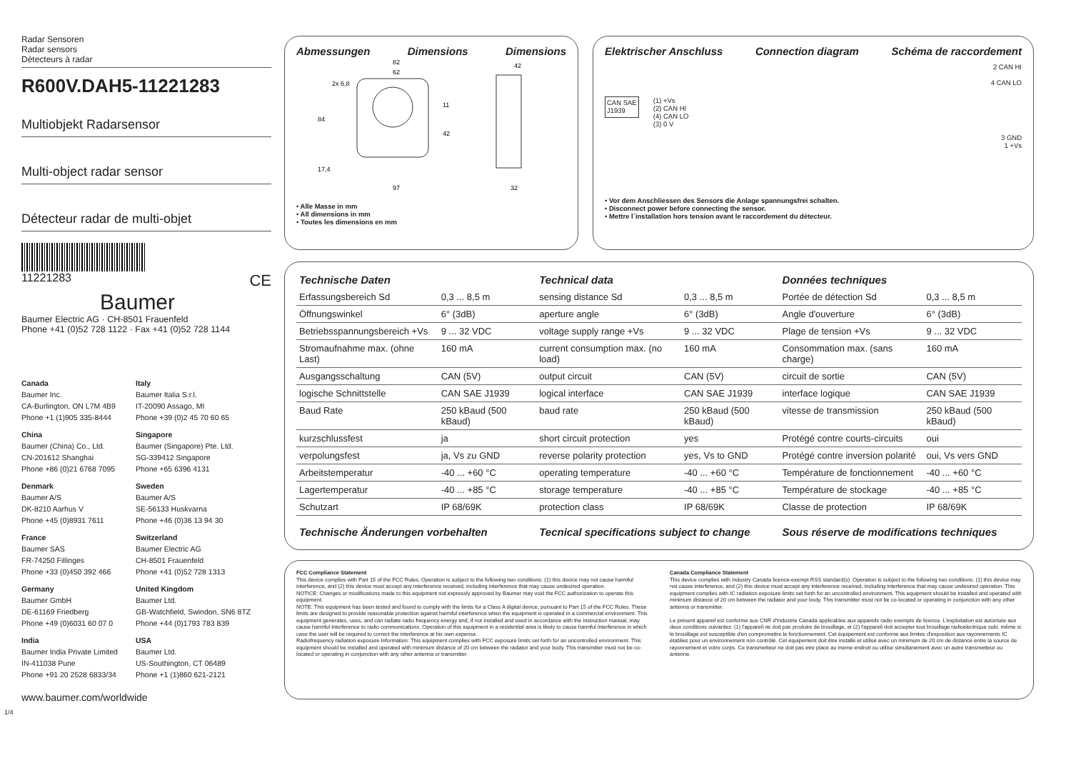Radar Sensoren
Radar sensors
Détecteurs à radar
R600V.DAH5-11221283
Multiobjekt Radarsensor
Multi-object radar sensor
Détecteur radar de multi-objet
11221283 CE
Baumer
Baumer Electric AG · CH-8501 Frauenfeld
Phone +41 (0)52 728 1122 · Fax +41 (0)52 728 1144
Canada
Baumer Inc.
CA-Burlington, ON L7M 4B9
Phone +1 (1)905 335-8444
Italy
Baumer Italia S.r.l.
IT-20090 Assago, MI
Phone +39 (0)2 45 70 60 65
China
Baumer (China) Co., Ltd.
CN-201612 Shanghai
Phone +86 (0)21 6768 7095
Singapore
Baumer (Singapore) Pte. Ltd.
SG-339412 Singapore
Phone +65 6396 4131
Denmark
Baumer A/S
DK-8210 Aarhus V
Phone +45 (0)8931 7611
Sweden
Baumer A/S
SE-56133 Huskvarna
Phone +46 (0)36 13 94 30
France
Baumer SAS
FR-74250 Fillinges
Phone +33 (0)450 392 466
Switzerland
Baumer Electric AG
CH-8501 Frauenfeld
Phone +41 (0)52 728 1313
Germany
Baumer GmbH
DE-61169 Friedberg
Phone +49 (0)6031 60 07 0
United Kingdom
Baumer Ltd.
GB-Watchfield, Swindon, SN6 8TZ
Phone +44 (0)1793 783 839
India
Baumer India Private Limited
IN-411038 Pune
Phone +91 20 2528 6833/34
USA
Baumer Ltd.
US-Southington, CT 06489
Phone +1 (1)860 621-2121
www.baumer.com/worldwide
1/4
Abmessungen Dimensions Dimensions
82
62
42
97
32
84
42
11
17,4
2x 6,8
• Alle Masse in mm
• All dimensions in mm
• Toutes les dimensions en mm
Elektrischer Anschluss Connection diagram Schéma de raccordement
CAN SAE
J1939
(1) +Vs
(2) CAN HI
(4) CAN LO
(3) 0 V
2 CAN HI
4 CAN LO
3 GND
1 +Vs
• Vor dem Anschliessen des Sensors die Anlage spannungsfrei schalten.
• Disconnect power before connecting the sensor.
• Mettre l`installation hors tension avant le raccordement du détecteur.
| Technische Daten | | Technical data | | Données techniques | |
| Erfassungsbereich Sd | 0,3 ... 8,5 m | sensing distance Sd | 0,3 ... 8,5 m | Portée de détection Sd | 0,3 ... 8,5 m |
| Öffnungswinkel | 6° (3dB) | aperture angle | 6° (3dB) | Angle d'ouverture | 6° (3dB) |
| Betriebsspannungsbereich +Vs | 9 ... 32 VDC | voltage supply range +Vs | 9 ... 32 VDC | Plage de tension +Vs | 9 ... 32 VDC |
| Stromaufnahme max. (ohne Last) | 160 mA | current consumption max. (no load) | 160 mA | Consommation max. (sans charge) | 160 mA |
| Ausgangsschaltung | CAN (5V) | output circuit | CAN (5V) | circuit de sortie | CAN (5V) |
| logische Schnittstelle | CAN SAE J1939 | logical interface | CAN SAE J1939 | interface logique | CAN SAE J1939 |
| Baud Rate | 250 kBaud (500 kBaud) | baud rate | 250 kBaud (500 kBaud) | vitesse de transmission | 250 kBaud (500 kBaud) |
| kurzschlussfest | ja | short circuit protection | yes | Protégé contre courts-circuits | oui |
| verpolungsfest | ja, Vs zu GND | reverse polarity protection | yes, Vs to GND | Protégé contre inversion polarité | oui, Vs vers GND |
| Arbeitstemperatur | -40 ... +60 °C | operating temperature | -40 ... +60 °C | Température de fonctionnement | -40 ... +60 °C |
| Lagertemperatur | -40 ... +85 °C | storage temperature | -40 ... +85 °C | Température de stockage | -40 ... +85 °C |
| Schutzart | IP 68/69K | protection class | IP 68/69K | Classe de protection | IP 68/69K |
| Technische Änderungen vorbehalten | | Tecnical specifications subject to change | | Sous réserve de modifications techniques | |
FCC Compliance Statement
This device complies with Part 15 of the FCC Rules. Operation is subject to the following two conditions: (1) this device may not cause harmful interference, and (2) this device must accept any interference received, including interference that may cause undesired operation.
NOTICE: Changes or modifications made to this equipment not expressly approved by Baumer may void the FCC authorization to operate this equipment.
NOTE: This equipment has been tested and found to comply with the limits for a Class A digital device, pursuant to Part 15 of the FCC Rules. These limits are designed to provide reasonable protection against harmful interference when the equipment is operated in a commercial environment. This equipment generates, uses, and can radiate radio frequency energy and, if not installed and used in accordance with the instruction manual, may cause harmful interference to radio communications. Operation of this equipment in a residential area is likely to cause harmful interference in which case the user will be required to correct the interference at his own expense.
Radiofrequency radiation exposure Information: This equipment complies with FCC exposure limits set forth for an uncontrolled environment. This equipment should be installed and operated with minimum distance of 20 cm between the radiator and your body. This transmitter must not be co-located or operating in conjunction with any other antenna or transmitter.
Canada Compliance Statement
This device complies with Industry Canada licence-exempt RSS standard(s). Operation is subject to the following two conditions: (1) this device may not cause interference, and (2) this device must accept any interference received, including interference that may cause undesired operation. This equipment complies with IC radiation exposure limits set forth for an uncontrolled environment. This equipment should be installed and operated with minimum distance of 20 cm between the radiator and your body. This transmitter must not be co-located or operating in conjunction with any other antenna or transmitter.
Le présent appareil est conforme aux CNR d'Industrie Canada applicables aux appareils radio exempts de licence. L'exploitation est autorisée aux deux conditions suivantes: (1) l'appareil ne doit pas produire de brouillage, et (2) l'appareil doit accepter tout brouillage radioélectrique subi, même si le brouillage est susceptible d'en compromettre le fonctionnement. Cet équipement est conforme aux limites d'exposition aux rayonnements IC établies pour un environnement non contrôlé. Cet équipement doit être installé et utilisé avec un minimum de 20 cm de distance entre la source de rayonnement et votre corps. Ce transmetteur ne doit pas etre place au meme endroit ou utilise simultanement avec un autre transmetteur ou antenne.